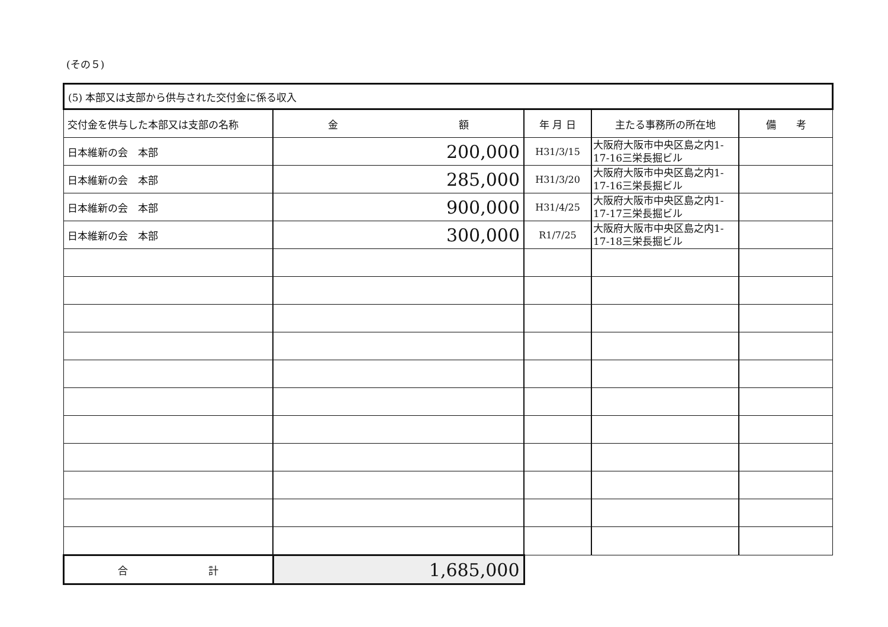(その５)
| (5) 本部又は支部から供与された交付金に係る収入 | | | | |
| 交付金を供与した本部又は支部の名称 | 金 額 | 年 月 日 | 主たる事務所の所在地 | 備 考 |
| 日本維新の会 本部 | 200,000 | H31/3/15 | 大阪府大阪市中央区島之内1-17-16三栄長掘ビル | |
| 日本維新の会 本部 | 285,000 | H31/3/20 | 大阪府大阪市中央区島之内1-17-16三栄長掘ビル | |
| 日本維新の会 本部 | 900,000 | H31/4/25 | 大阪府大阪市中央区島之内1-17-17三栄長掘ビル | |
| 日本維新の会 本部 | 300,000 | R1/7/25 | 大阪府大阪市中央区島之内1-17-18三栄長掘ビル | |
| 合 計 | 1,685,000 | | | |